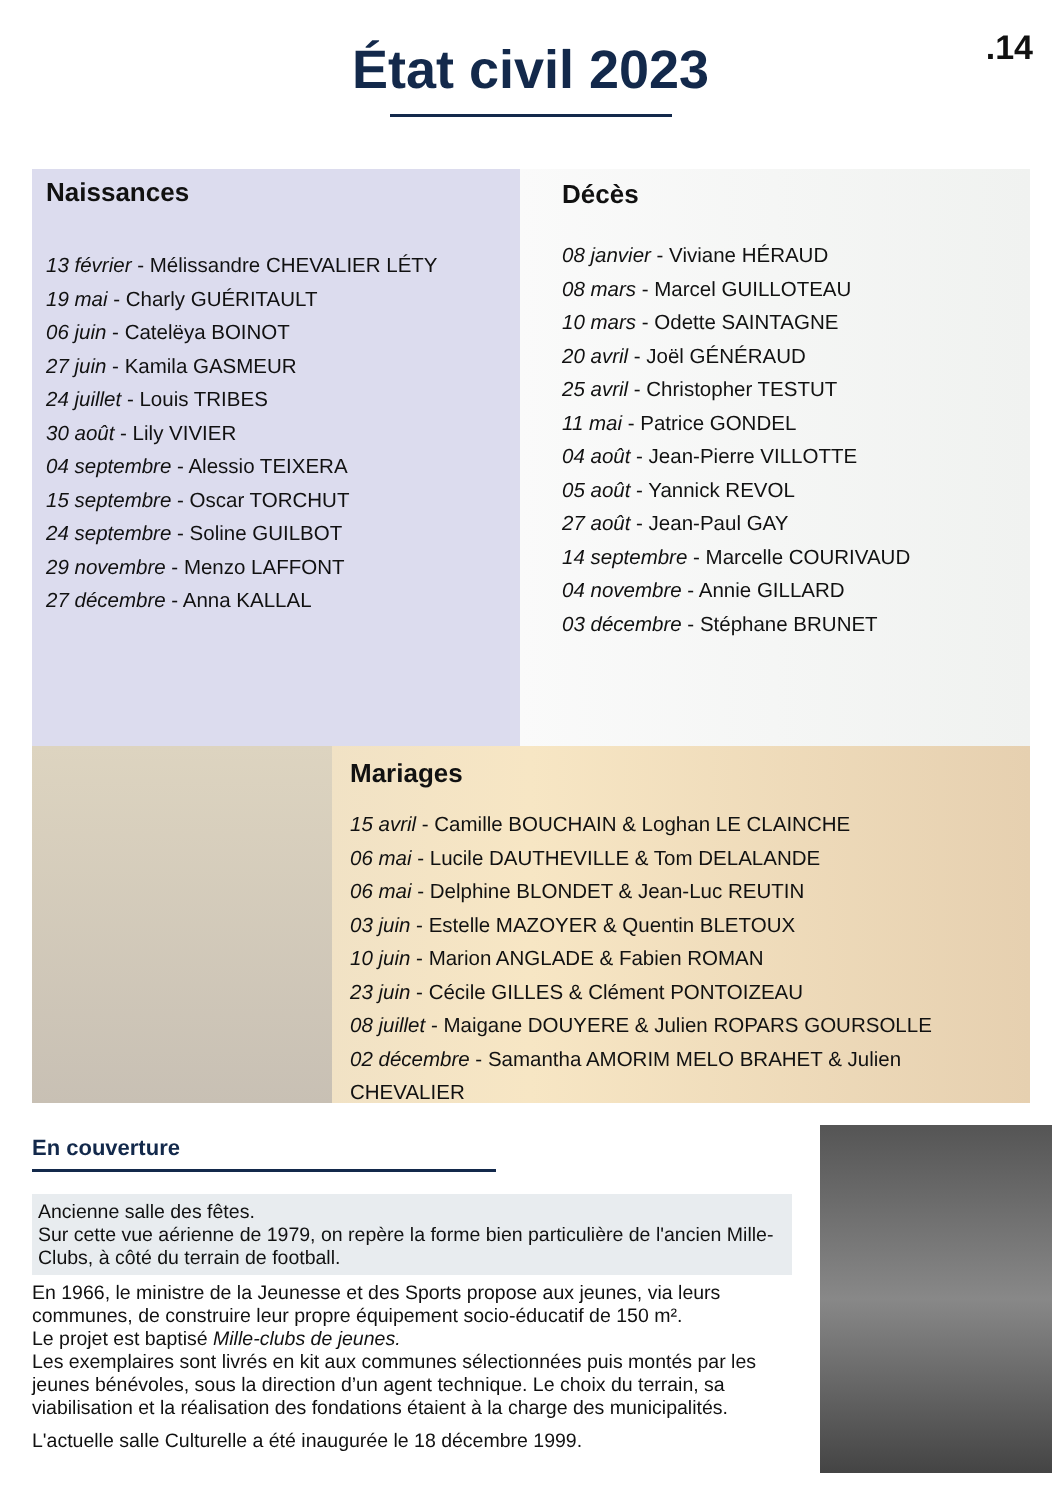.14
État civil 2023
Naissances
13 février - Mélissandre CHEVALIER LÉTY
19 mai - Charly GUÉRITAULT
06 juin - Catelëya BOINOT
27 juin - Kamila GASMEUR
24 juillet - Louis TRIBES
30 août - Lily VIVIER
04 septembre - Alessio TEIXERA
15 septembre - Oscar TORCHUT
24 septembre - Soline GUILBOT
29 novembre - Menzo LAFFONT
27 décembre - Anna KALLAL
Décès
08 janvier - Viviane HÉRAUD
08 mars - Marcel GUILLOTEAU
10 mars - Odette SAINTAGNE
20 avril - Joël GÉNÉRAUD
25 avril - Christopher TESTUT
11 mai - Patrice GONDEL
04 août - Jean-Pierre VILLOTTE
05 août - Yannick REVOL
27 août - Jean-Paul GAY
14 septembre - Marcelle COURIVAUD
04 novembre - Annie GILLARD
03 décembre - Stéphane BRUNET
Mariages
15 avril - Camille BOUCHAIN & Loghan LE CLAINCHE
06 mai - Lucile DAUTHEVILLE & Tom DELALANDE
06 mai - Delphine BLONDET & Jean-Luc REUTIN
03 juin - Estelle MAZOYER & Quentin BLETOUX
10 juin - Marion ANGLADE & Fabien ROMAN
23 juin - Cécile GILLES & Clément PONTOIZEAU
08 juillet - Maigane DOUYERE & Julien ROPARS GOURSOLLE
02 décembre - Samantha AMORIM MELO BRAHET & Julien CHEVALIER
En couverture
Ancienne salle des fêtes.
Sur cette vue aérienne de 1979, on repère la forme bien particulière de l'ancien Mille-Clubs, à côté du terrain de football.
En 1966, le ministre de la Jeunesse et des Sports propose aux jeunes, via leurs communes, de construire leur propre équipement socio-éducatif de 150 m².
Le projet est baptisé Mille-clubs de jeunes.
Les exemplaires sont livrés en kit aux communes sélectionnées puis montés par les jeunes bénévoles, sous la direction d’un agent technique. Le choix du terrain, sa viabilisation et la réalisation des fondations étaient à la charge des municipalités.
L'actuelle salle Culturelle a été inaugurée le 18 décembre 1999.